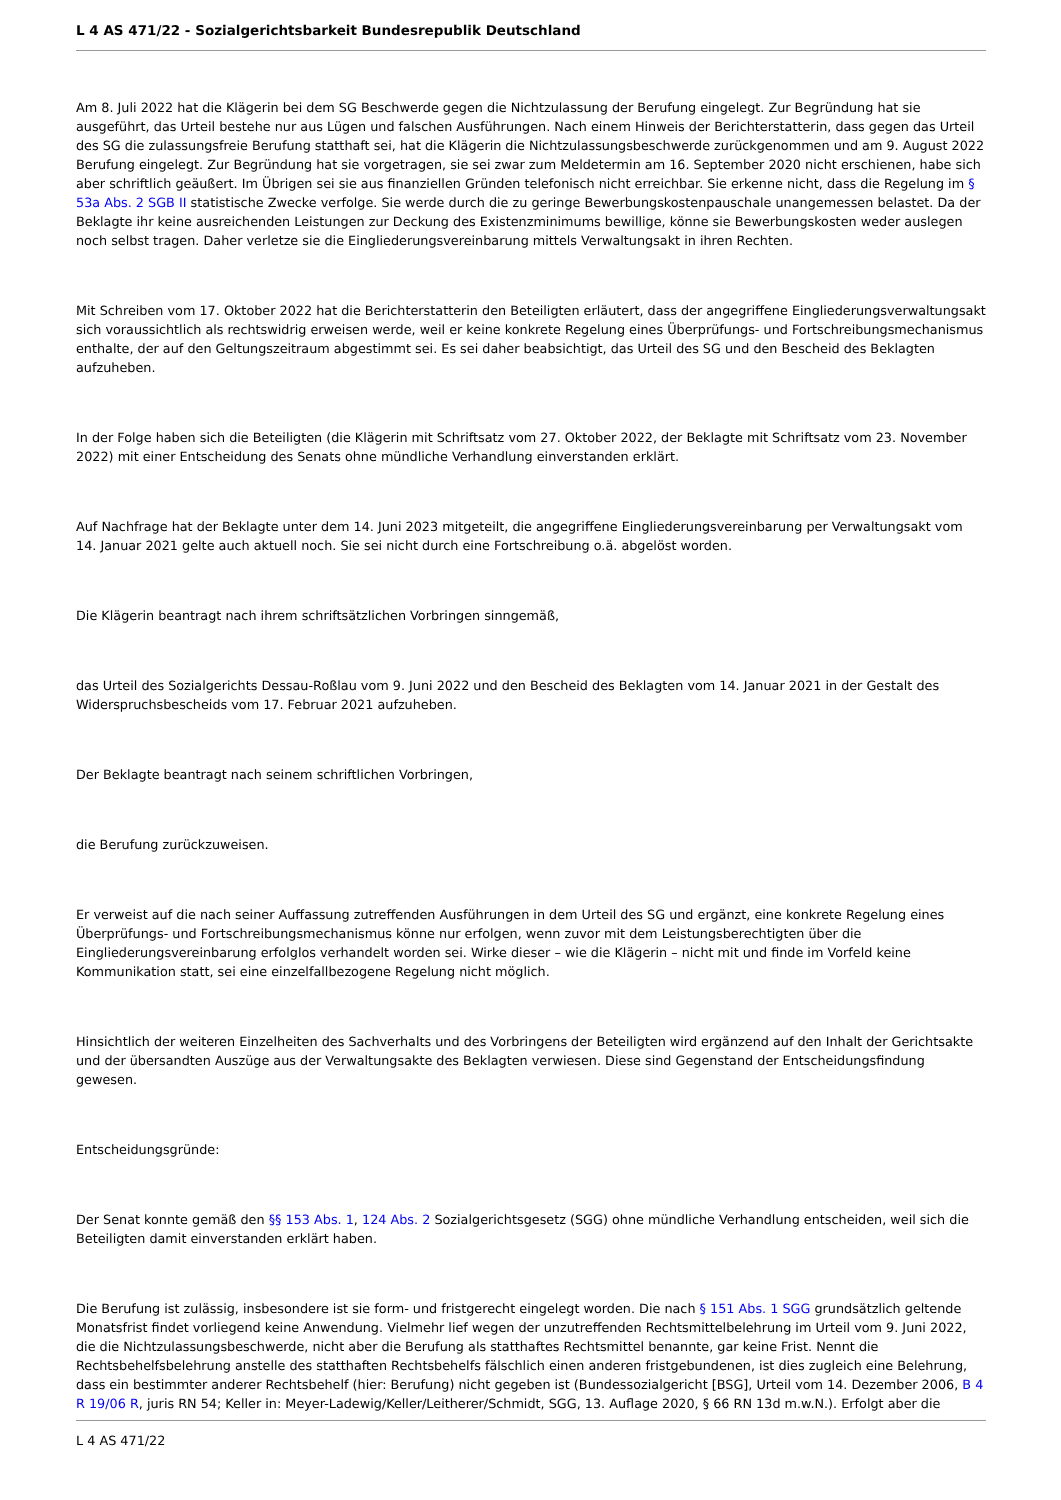L 4 AS 471/22 - Sozialgerichtsbarkeit Bundesrepublik Deutschland
Am 8. Juli 2022 hat die Klägerin bei dem SG Beschwerde gegen die Nichtzulassung der Berufung eingelegt. Zur Begründung hat sie ausgeführt, das Urteil bestehe nur aus Lügen und falschen Ausführungen. Nach einem Hinweis der Berichterstatterin, dass gegen das Urteil des SG die zulassungsfreie Berufung statthaft sei, hat die Klägerin die Nichtzulassungsbeschwerde zurückgenommen und am 9. August 2022 Berufung eingelegt. Zur Begründung hat sie vorgetragen, sie sei zwar zum Meldetermin am 16. September 2020 nicht erschienen, habe sich aber schriftlich geäußert. Im Übrigen sei sie aus finanziellen Gründen telefonisch nicht erreichbar. Sie erkenne nicht, dass die Regelung im § 53a Abs. 2 SGB II statistische Zwecke verfolge. Sie werde durch die zu geringe Bewerbungskostenpauschale unangemessen belastet. Da der Beklagte ihr keine ausreichenden Leistungen zur Deckung des Existenzminimums bewillige, könne sie Bewerbungskosten weder auslegen noch selbst tragen. Daher verletze sie die Eingliederungsvereinbarung mittels Verwaltungsakt in ihren Rechten.
Mit Schreiben vom 17. Oktober 2022 hat die Berichterstatterin den Beteiligten erläutert, dass der angegriffene Eingliederungsverwaltungsakt sich voraussichtlich als rechtswidrig erweisen werde, weil er keine konkrete Regelung eines Überprüfungs- und Fortschreibungsmechanismus enthalte, der auf den Geltungszeitraum abgestimmt sei. Es sei daher beabsichtigt, das Urteil des SG und den Bescheid des Beklagten aufzuheben.
In der Folge haben sich die Beteiligten (die Klägerin mit Schriftsatz vom 27. Oktober 2022, der Beklagte mit Schriftsatz vom 23. November 2022) mit einer Entscheidung des Senats ohne mündliche Verhandlung einverstanden erklärt.
Auf Nachfrage hat der Beklagte unter dem 14. Juni 2023 mitgeteilt, die angegriffene Eingliederungsvereinbarung per Verwaltungsakt vom 14. Januar 2021 gelte auch aktuell noch. Sie sei nicht durch eine Fortschreibung o.ä. abgelöst worden.
Die Klägerin beantragt nach ihrem schriftsätzlichen Vorbringen sinngemäß,
das Urteil des Sozialgerichts Dessau-Roßlau vom 9. Juni 2022 und den Bescheid des Beklagten vom 14. Januar 2021 in der Gestalt des Widerspruchsbescheids vom 17. Februar 2021 aufzuheben.
Der Beklagte beantragt nach seinem schriftlichen Vorbringen,
die Berufung zurückzuweisen.
Er verweist auf die nach seiner Auffassung zutreffenden Ausführungen in dem Urteil des SG und ergänzt, eine konkrete Regelung eines Überprüfungs- und Fortschreibungsmechanismus könne nur erfolgen, wenn zuvor mit dem Leistungsberechtigten über die Eingliederungsvereinbarung erfolglos verhandelt worden sei. Wirke dieser – wie die Klägerin – nicht mit und finde im Vorfeld keine Kommunikation statt, sei eine einzelfallbezogene Regelung nicht möglich.
Hinsichtlich der weiteren Einzelheiten des Sachverhalts und des Vorbringens der Beteiligten wird ergänzend auf den Inhalt der Gerichtsakte und der übersandten Auszüge aus der Verwaltungsakte des Beklagten verwiesen. Diese sind Gegenstand der Entscheidungsfindung gewesen.
Entscheidungsgründe:
Der Senat konnte gemäß den §§ 153 Abs. 1, 124 Abs. 2 Sozialgerichtsgesetz (SGG) ohne mündliche Verhandlung entscheiden, weil sich die Beteiligten damit einverstanden erklärt haben.
Die Berufung ist zulässig, insbesondere ist sie form- und fristgerecht eingelegt worden. Die nach § 151 Abs. 1 SGG grundsätzlich geltende Monatsfrist findet vorliegend keine Anwendung. Vielmehr lief wegen der unzutreffenden Rechtsmittelbelehrung im Urteil vom 9. Juni 2022, die die Nichtzulassungsbeschwerde, nicht aber die Berufung als statthaftes Rechtsmittel benannte, gar keine Frist. Nennt die Rechtsbehelfsbelehrung anstelle des statthaften Rechtsbehelfs fälschlich einen anderen fristgebundenen, ist dies zugleich eine Belehrung, dass ein bestimmter anderer Rechtsbehelf (hier: Berufung) nicht gegeben ist (Bundessozialgericht [BSG], Urteil vom 14. Dezember 2006, B 4 R 19/06 R, juris RN 54; Keller in: Meyer-Ladewig/Keller/Leitherer/Schmidt, SGG, 13. Auflage 2020, § 66 RN 13d m.w.N.). Erfolgt aber die
L 4 AS 471/22